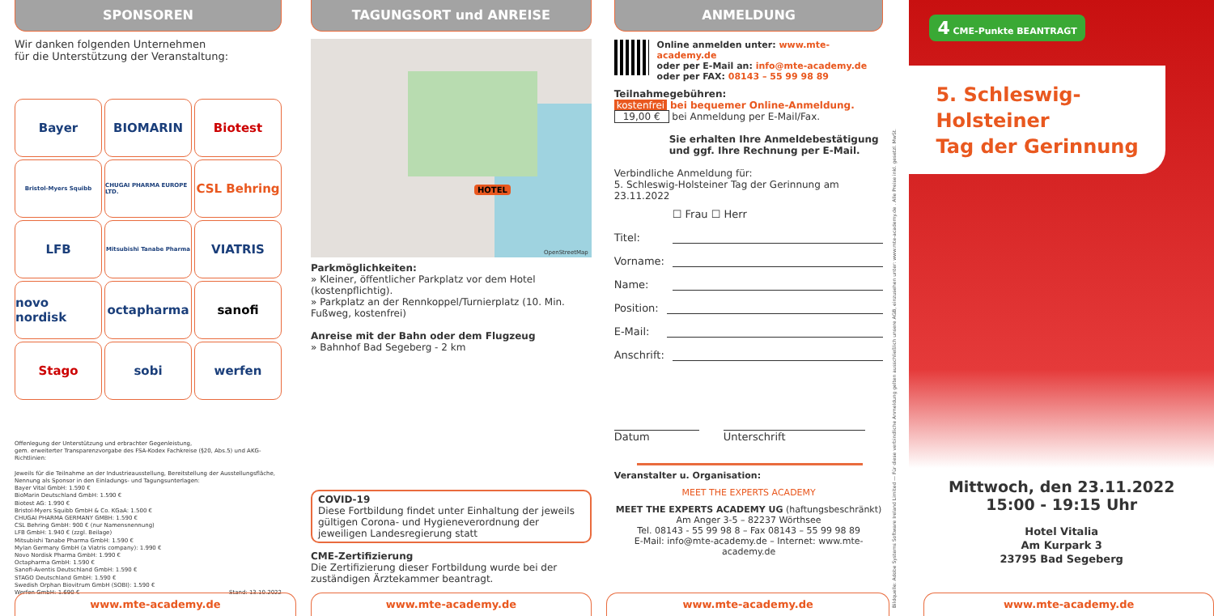SPONSOREN
Wir danken folgenden Unternehmen
für die Unterstützung der Veranstaltung:
Bayer
BIOMARIN
Biotest
Bristol-Myers Squibb
CHUGAI PHARMA EUROPE LTD.
CSL Behring
LFB
Mitsubishi Tanabe Pharma
VIATRIS
novo nordisk
octapharma
sanofi
Stago
sobi
werfen
Offenlegung der Unterstützung und erbrachter Gegenleistung,
gem. erweiterter Transparenzvorgabe des FSA-Kodex Fachkreise (§20, Abs.5) und AKG-Richtlinien:
Jeweils für die Teilnahme an der Industrieausstellung, Bereitstellung der Ausstellungsfläche, Nennung als Sponsor in den Einladungs- und Tagungsunterlagen:
Bayer Vital GmbH: 1.590 €
BioMarin Deutschland GmbH: 1.590 €
Biotest AG: 1.990 €
Bristol-Myers Squibb GmbH & Co. KGaA: 1.500 €
CHUGAI PHARMA GERMANY GMBH: 1.590 €
CSL Behring GmbH: 900 € (nur Namensnennung)
LFB GmbH: 1.940 € (zzgl. Beilage)
Mitsubishi Tanabe Pharma GmbH: 1.590 €
Mylan Germany GmbH (a Viatris company): 1.990 €
Novo Nordisk Pharma GmbH: 1.990 €
Octapharma GmbH: 1.590 €
Sanofi-Aventis Deutschland GmbH: 1.590 €
STAGO Deutschland GmbH: 1.590 €
Swedish Orphan Biovitrum GmbH (SOBI): 1.590 €
Werfen GmbH: 1.690 € Stand: 13.10.2022
www.mte-academy.de
TAGUNGSORT und ANREISE
HOTEL
OpenStreetMap
Parkmöglichkeiten:
» Kleiner, öffentlicher Parkplatz vor dem Hotel (kostenpflichtig).
» Parkplatz an der Rennkoppel/Turnierplatz (10. Min. Fußweg, kostenfrei)
Anreise mit der Bahn oder dem Flugzeug
» Bahnhof Bad Segeberg - 2 km
COVID-19
Diese Fortbildung findet unter Einhaltung der jeweils gültigen Corona- und Hygieneverordnung der jeweiligen Landesregierung statt
CME-Zertifizierung
Die Zertifizierung dieser Fortbildung wurde bei der zuständigen Ärztekammer beantragt.
www.mte-academy.de
ANMELDUNG
Online anmelden unter: www.mte-academy.de
oder per E-Mail an: info@mte-academy.de
oder per FAX: 08143 – 55 99 98 89
Teilnahmegebühren:
kostenfrei bei bequemer Online-Anmeldung.
19,00 € bei Anmeldung per E-Mail/Fax.
Sie erhalten Ihre Anmeldebestätigung und ggf. Ihre Rechnung per E-Mail.
Verbindliche Anmeldung für:
5. Schleswig-Holsteiner Tag der Gerinnung am 23.11.2022
☐ Frau ☐ Herr
Titel:
Vorname:
Name:
Position:
E-Mail:
Anschrift:
Datum Unterschrift
Veranstalter u. Organisation:
MEET THE EXPERTS ACADEMY
MEET THE EXPERTS ACADEMY UG (haftungsbeschränkt)
Am Anger 3-5 – 82237 Wörthsee
Tel. 08143 - 55 99 98 8 – Fax 08143 – 55 99 98 89
E-Mail: info@mte-academy.de – Internet: www.mte-academy.de
www.mte-academy.de
Bildquelle: Adobe Systems Software Ireland Limited — Für diese verbindliche Anmeldung gelten ausschließlich unsere AGB, einzusehen unter: www.mte-academy.de . Alle Preise inkl. gesetzl. MwSt.
4 CME-Punkte BEANTRAGT
5. Schleswig-Holsteiner
Tag der Gerinnung
Mittwoch, den 23.11.2022
15:00 - 19:15 Uhr
Hotel Vitalia
Am Kurpark 3
23795 Bad Segeberg
www.mte-academy.de